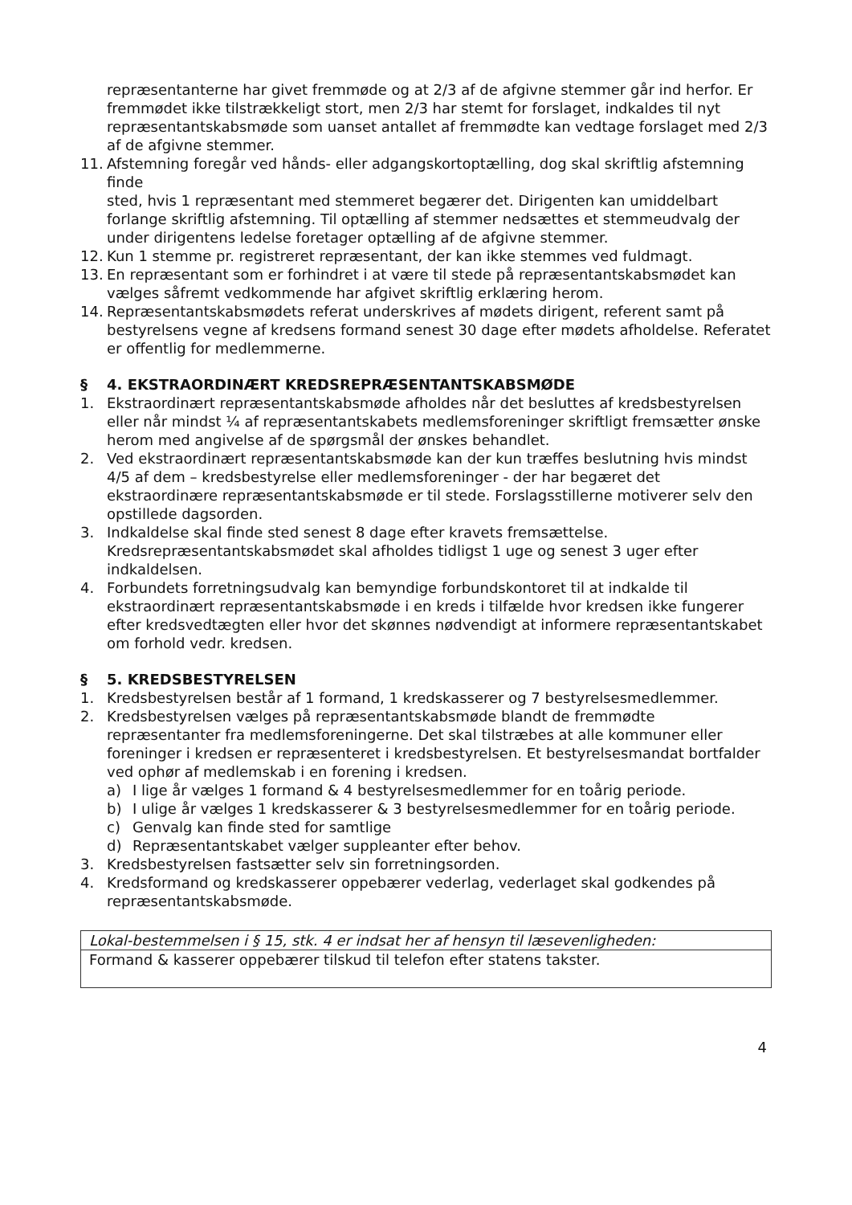repræsentanterne har givet fremmøde og at 2/3 af de afgivne stemmer går ind herfor. Er fremmødet ikke tilstrækkeligt stort, men 2/3 har stemt for forslaget, indkaldes til nyt repræsentantskabsmøde som uanset antallet af fremmødte kan vedtage forslaget med 2/3 af de afgivne stemmer.
11. Afstemning foregår ved hånds- eller adgangskortoptælling, dog skal skriftlig afstemning finde
sted, hvis 1 repræsentant med stemmeret begærer det. Dirigenten kan umiddelbart forlange skriftlig afstemning. Til optælling af stemmer nedsættes et stemmeudvalg der under dirigentens ledelse foretager optælling af de afgivne stemmer.
12. Kun 1 stemme pr. registreret repræsentant, der kan ikke stemmes ved fuldmagt.
13. En repræsentant som er forhindret i at være til stede på repræsentantskabsmødet kan vælges såfremt vedkommende har afgivet skriftlig erklæring herom.
14. Repræsentantskabsmødets referat underskrives af mødets dirigent, referent samt på bestyrelsens vegne af kredsens formand senest 30 dage efter mødets afholdelse. Referatet er offentlig for medlemmerne.
§ 4. EKSTRAORDINÆRT KREDSREPRÆSENTANTSKABSMØDE
1. Ekstraordinært repræsentantskabsmøde afholdes når det besluttes af kredsbestyrelsen eller når mindst ¼ af repræsentantskabets medlemsforeninger skriftligt fremsætter ønske herom med angivelse af de spørgsmål der ønskes behandlet.
2. Ved ekstraordinært repræsentantskabsmøde kan der kun træffes beslutning hvis mindst 4/5 af dem – kredsbestyrelse eller medlemsforeninger - der har begæret det ekstraordinære repræsentantskabsmøde er til stede. Forslagsstillerne motiverer selv den opstillede dagsorden.
3. Indkaldelse skal finde sted senest 8 dage efter kravets fremsættelse. Kredsrepræsentantskabsmødet skal afholdes tidligst 1 uge og senest 3 uger efter indkaldelsen.
4. Forbundets forretningsudvalg kan bemyndige forbundskontoret til at indkalde til ekstraordinært repræsentantskabsmøde i en kreds i tilfælde hvor kredsen ikke fungerer efter kredsvedtægten eller hvor det skønnes nødvendigt at informere repræsentantskabet om forhold vedr. kredsen.
§ 5. KREDSBESTYRELSEN
1. Kredsbestyrelsen består af 1 formand, 1 kredskasserer og 7 bestyrelsesmedlemmer.
2. Kredsbestyrelsen vælges på repræsentantskabsmøde blandt de fremmødte repræsentanter fra medlemsforeningerne. Det skal tilstræbes at alle kommuner eller foreninger i kredsen er repræsenteret i kredsbestyrelsen. Et bestyrelsesmandat bortfalder ved ophør af medlemskab i en forening i kredsen.
a) I lige år vælges 1 formand & 4 bestyrelsesmedlemmer for en toårig periode.
b) I ulige år vælges 1 kredskasserer & 3 bestyrelsesmedlemmer for en toårig periode.
c) Genvalg kan finde sted for samtlige
d) Repræsentantskabet vælger suppleanter efter behov.
3. Kredsbestyrelsen fastsætter selv sin forretningsorden.
4. Kredsformand og kredskasserer oppebærer vederlag, vederlaget skal godkendes på repræsentantskabsmøde.
| Lokal-bestemmelsen i § 15, stk. 4 er indsat her af hensyn til læsevenligheden: |
| Formand & kasserer oppebærer tilskud til telefon efter statens takster. |
4